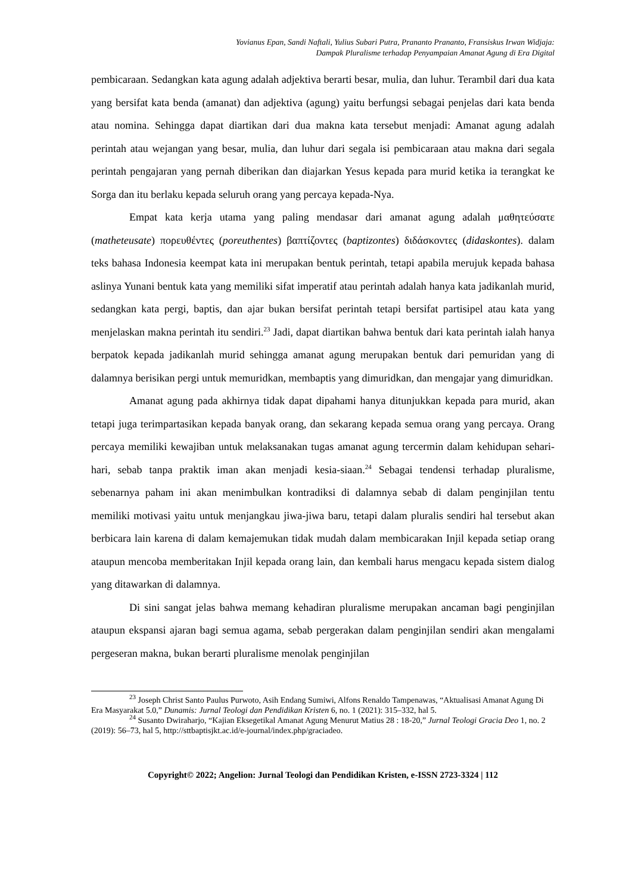Yovianus Epan, Sandi Naftali, Yulius Subari Putra, Prananto Prananto, Fransiskus Irwan Widjaja:
Dampak Pluralisme terhadap Penyampaian Amanat Agung di Era Digital
pembicaraan. Sedangkan kata agung adalah adjektiva berarti besar, mulia, dan luhur. Terambil dari dua kata yang bersifat kata benda (amanat) dan adjektiva (agung) yaitu berfungsi sebagai penjelas dari kata benda atau nomina. Sehingga dapat diartikan dari dua makna kata tersebut menjadi: Amanat agung adalah perintah atau wejangan yang besar, mulia, dan luhur dari segala isi pembicaraan atau makna dari segala perintah pengajaran yang pernah diberikan dan diajarkan Yesus kepada para murid ketika ia terangkat ke Sorga dan itu berlaku kepada seluruh orang yang percaya kepada-Nya.
Empat kata kerja utama yang paling mendasar dari amanat agung adalah μαθητεύσατε (matheteusate) πορευθέντες (poreuthentes) βαπτίζοντες (baptizontes) διδάσκοντες (didaskontes). dalam teks bahasa Indonesia keempat kata ini merupakan bentuk perintah, tetapi apabila merujuk kepada bahasa aslinya Yunani bentuk kata yang memiliki sifat imperatif atau perintah adalah hanya kata jadikanlah murid, sedangkan kata pergi, baptis, dan ajar bukan bersifat perintah tetapi bersifat partisipel atau kata yang menjelaskan makna perintah itu sendiri.<sup>23</sup> Jadi, dapat diartikan bahwa bentuk dari kata perintah ialah hanya berpatok kepada jadikanlah murid sehingga amanat agung merupakan bentuk dari pemuridan yang di dalamnya berisikan pergi untuk memuridkan, membaptis yang dimuridkan, dan mengajar yang dimuridkan.
Amanat agung pada akhirnya tidak dapat dipahami hanya ditunjukkan kepada para murid, akan tetapi juga terimpartasikan kepada banyak orang, dan sekarang kepada semua orang yang percaya. Orang percaya memiliki kewajiban untuk melaksanakan tugas amanat agung tercermin dalam kehidupan sehari-hari, sebab tanpa praktik iman akan menjadi kesia-siaan.<sup>24</sup> Sebagai tendensi terhadap pluralisme, sebenarnya paham ini akan menimbulkan kontradiksi di dalamnya sebab di dalam penginjilan tentu memiliki motivasi yaitu untuk menjangkau jiwa-jiwa baru, tetapi dalam pluralis sendiri hal tersebut akan berbicara lain karena di dalam kemajemukan tidak mudah dalam membicarakan Injil kepada setiap orang ataupun mencoba memberitakan Injil kepada orang lain, dan kembali harus mengacu kepada sistem dialog yang ditawarkan di dalamnya.
Di sini sangat jelas bahwa memang kehadiran pluralisme merupakan ancaman bagi penginjilan ataupun ekspansi ajaran bagi semua agama, sebab pergerakan dalam penginjilan sendiri akan mengalami pergeseran makna, bukan berarti pluralisme menolak penginjilan
<sup>23</sup> Joseph Christ Santo Paulus Purwoto, Asih Endang Sumiwi, Alfons Renaldo Tampenawas, “Aktualisasi Amanat Agung Di Era Masyarakat 5.0,” Dunamis: Jurnal Teologi dan Pendidikan Kristen 6, no. 1 (2021): 315–332, hal 5.
<sup>24</sup> Susanto Dwiraharjo, “Kajian Eksegetikal Amanat Agung Menurut Matius 28 : 18-20,” Jurnal Teologi Gracia Deo 1, no. 2 (2019): 56–73, hal 5, http://sttbaptisjkt.ac.id/e-journal/index.php/graciadeo.
Copyright© 2022; Angelion: Jurnal Teologi dan Pendidikan Kristen, e-ISSN 2723-3324 | 112